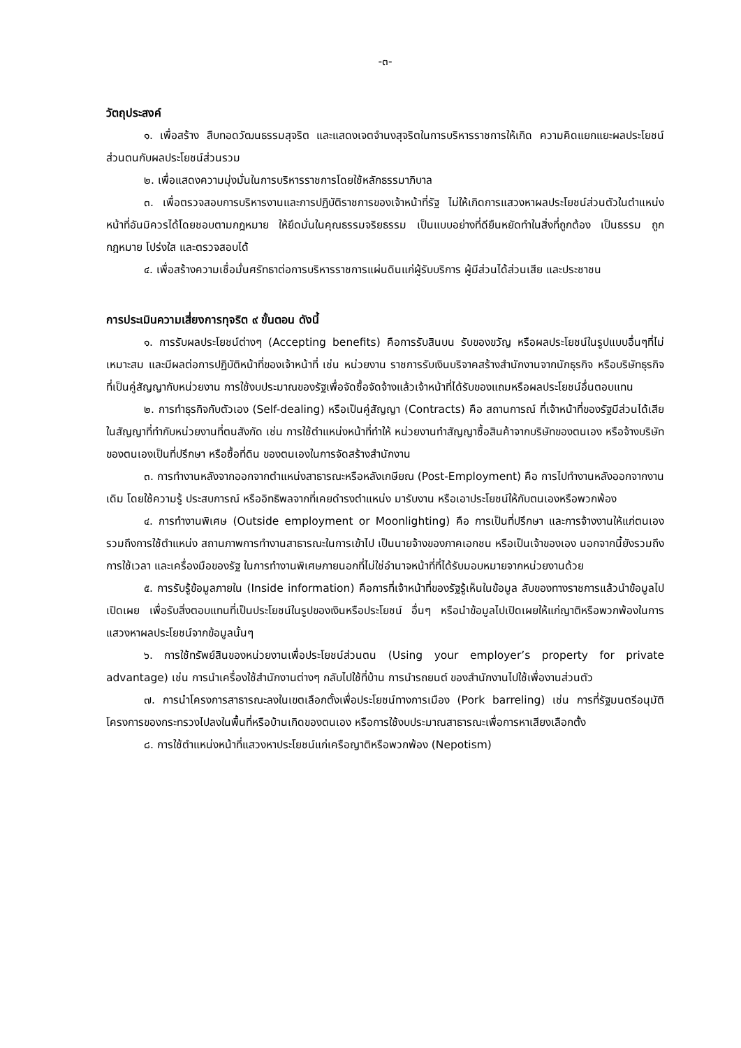-๓-
วัตถุประสงค์
๑. เพื่อสร้าง สืบทอดวัฒนธรรมสุจริต และแสดงเจตจำนงสุจริตในการบริหารราชการให้เกิด ความคิดแยกแยะผลประโยชน์ส่วนตนกับผลประโยชน์ส่วนรวม
๒. เพื่อแสดงความมุ่งมั่นในการบริหารราชการโดยใช้หลักธรรมาภิบาล
๓. เพื่อตรวจสอบการบริหารงานและการปฏิบัติราชการของเจ้าหน้าที่รัฐ ไม่ให้เกิดการแสวงหาผลประโยชน์ส่วนตัวในตำแหน่งหน้าที่อันมิควรได้โดยชอบตามกฎหมาย ให้ยึดมั่นในคุณธรรมจริยธรรม เป็นแบบอย่างที่ดียืนหยัดทำในสิ่งที่ถูกต้อง เป็นธรรม ถูกกฎหมาย โปร่งใส และตรวจสอบได้
๔. เพื่อสร้างความเชื่อมั่นศรัทธาต่อการบริหารราชการแผ่นดินแก่ผู้รับบริการ ผู้มีส่วนได้ส่วนเสีย และประชาชน
การประเมินความเสี่ยงการทุจริต ๙ ขั้นตอน ดังนี้
๑. การรับผลประโยชน์ต่างๆ (Accepting benefits) คือการรับสินบน รับของขวัญ หรือผลประโยชน์ในรูปแบบอื่นๆที่ไม่เหมาะสม และมีผลต่อการปฏิบัติหน้าที่ของเจ้าหน้าที่ เช่น หน่วยงาน ราชการรับเงินบริจาคสร้างสำนักงานจากนักธุรกิจ หรือบริษัทธุรกิจที่เป็นคู่สัญญากับหน่วยงาน การใช้งบประมาณของรัฐเพื่อจัดซื้อจัดจ้างแล้วเจ้าหน้าที่ได้รับของแถมหรือผลประโยชน์อื่นตอบแทน
๒. การทำธุรกิจกับตัวเอง (Self-dealing) หรือเป็นคู่สัญญา (Contracts) คือ สถานการณ์ ที่เจ้าหน้าที่ของรัฐมีส่วนได้เสียในสัญญาที่ทำกับหน่วยงานที่ตนสังกัด เช่น การใช้ตำแหน่งหน้าที่ทำให้ หน่วยงานทำสัญญาซื้อสินค้าจากบริษัทของตนเอง หรือจ้างบริษัทของตนเองเป็นที่ปรึกษา หรือซื้อที่ดิน ของตนเองในการจัดสร้างสำนักงาน
๓. การทำงานหลังจากออกจากตำแหน่งสาธารณะหรือหลังเกษียณ (Post-Employment) คือ การไปทำงานหลังออกจากงานเดิม โดยใช้ความรู้ ประสบการณ์ หรืออิทธิพลจากที่เคยดำรงตำแหน่ง มารับงาน หรือเอาประโยชน์ให้กับตนเองหรือพวกพ้อง
๔. การทำงานพิเศษ (Outside employment or Moonlighting) คือ การเป็นที่ปรึกษา และการจ้างงานให้แก่ตนเอง รวมถึงการใช้ตำแหน่ง สถานภาพการทำงานสาธารณะในการเข้าไป เป็นนายจ้างของภาคเอกชน หรือเป็นเจ้าของเอง นอกจากนี้ยังรวมถึงการใช้เวลา และเครื่องมือของรัฐ ในการทำงานพิเศษภายนอกที่ไม่ใช่อำนาจหน้าที่ที่ได้รับมอบหมายจากหน่วยงานด้วย
๕. การรับรู้ข้อมูลภายใน (Inside information) คือการที่เจ้าหน้าที่ของรัฐรู้เห็นในข้อมูล ลับของทางราชการแล้วนำข้อมูลไปเปิดเผย เพื่อรับสิ่งตอบแทนที่เป็นประโยชน์ในรูปของเงินหรือประโยชน์ อื่นๆ หรือนำข้อมูลไปเปิดเผยให้แก่ญาติหรือพวกพ้องในการแสวงหาผลประโยชน์จากข้อมูลนั้นๆ
๖. การใช้ทรัพย์สินของหน่วยงานเพื่อประโยชน์ส่วนตน (Using your employer’s property for private advantage) เช่น การนำเครื่องใช้สำนักงานต่างๆ กลับไปใช้ที่บ้าน การนำรถยนต์ ของสำนักงานไปใช้เพื่องานส่วนตัว
๗. การนำโครงการสาธารณะลงในเขตเลือกตั้งเพื่อประโยชน์ทางการเมือง (Pork barreling) เช่น การที่รัฐมนตรีอนุมัติโครงการของกระทรวงไปลงในพื้นที่หรือบ้านเกิดของตนเอง หรือการใช้งบประมาณสาธารณะเพื่อการหาเสียงเลือกตั้ง
๘. การใช้ตำแหน่งหน้าที่แสวงหาประโยชน์แก่เครือญาติหรือพวกพ้อง (Nepotism)